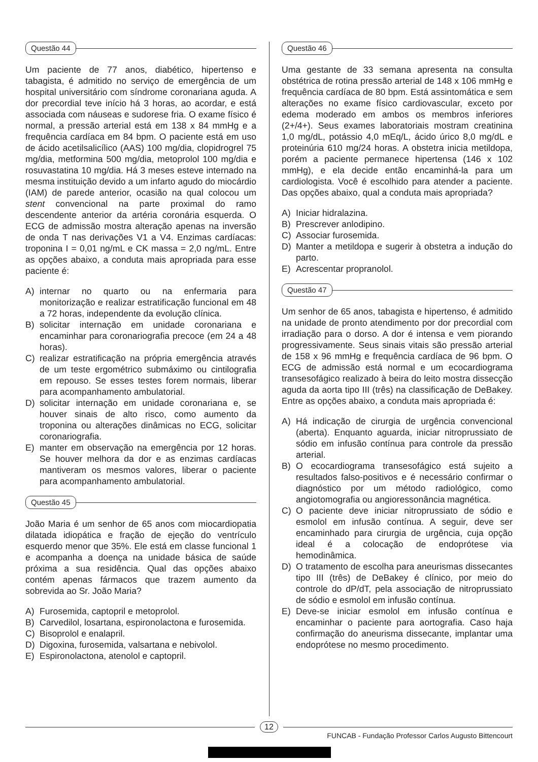Questão 44
Um paciente de 77 anos, diabético, hipertenso e tabagista, é admitido no serviço de emergência de um hospital universitário com síndrome coronariana aguda. A dor precordial teve início há 3 horas, ao acordar, e está associada com náuseas e sudorese fria. O exame físico é normal, a pressão arterial está em 138 x 84 mmHg e a frequência cardíaca em 84 bpm. O paciente está em uso de ácido acetilsalicílico (AAS) 100 mg/dia, clopidrogrel 75 mg/dia, metformina 500 mg/dia, metoprolol 100 mg/dia e rosuvastatina 10 mg/dia. Há 3 meses esteve internado na mesma instituição devido a um infarto agudo do miocárdio (IAM) de parede anterior, ocasião na qual colocou um stent convencional na parte proximal do ramo descendente anterior da artéria coronária esquerda. O ECG de admissão mostra alteração apenas na inversão de onda T nas derivações V1 a V4. Enzimas cardíacas: troponina I = 0,01 ng/mL e CK massa = 2,0 ng/mL. Entre as opções abaixo, a conduta mais apropriada para esse paciente é:
A) internar no quarto ou na enfermaria para monitorização e realizar estratificação funcional em 48 a 72 horas, independente da evolução clínica.
B) solicitar internação em unidade coronariana e encaminhar para coronariografia precoce (em 24 a 48 horas).
C) realizar estratificação na própria emergência através de um teste ergométrico submáximo ou cintilografia em repouso. Se esses testes forem normais, liberar para acompanhamento ambulatorial.
D) solicitar internação em unidade coronariana e, se houver sinais de alto risco, como aumento da troponina ou alterações dinâmicas no ECG, solicitar coronariografia.
E) manter em observação na emergência por 12 horas. Se houver melhora da dor e as enzimas cardíacas mantiveram os mesmos valores, liberar o paciente para acompanhamento ambulatorial.
Questão 45
João Maria é um senhor de 65 anos com miocardiopatia dilatada idiopática e fração de ejeção do ventrículo esquerdo menor que 35%. Ele está em classe funcional 1 e acompanha a doença na unidade básica de saúde próxima a sua residência. Qual das opções abaixo contém apenas fármacos que trazem aumento da sobrevida ao Sr. João Maria?
A) Furosemida, captopril e metoprolol.
B) Carvedilol, losartana, espironolactona e furosemida.
C) Bisoprolol e enalapril.
D) Digoxina, furosemida, valsartana e nebivolol.
E) Espironolactona, atenolol e captopril.
Questão 46
Uma gestante de 33 semana apresenta na consulta obstétrica de rotina pressão arterial de 148 x 106 mmHg e frequência cardíaca de 80 bpm. Está assintomática e sem alterações no exame físico cardiovascular, exceto por edema moderado em ambos os membros inferiores (2+/4+). Seus exames laboratoriais mostram creatinina 1,0 mg/dL, potássio 4,0 mEq/L, ácido úrico 8,0 mg/dL e proteinúria 610 mg/24 horas. A obstetra inicia metildopa, porém a paciente permanece hipertensa (146 x 102 mmHg), e ela decide então encaminhá-la para um cardiologista. Você é escolhido para atender a paciente. Das opções abaixo, qual a conduta mais apropriada?
A) Iniciar hidralazina.
B) Prescrever anlodipino.
C) Associar furosemida.
D) Manter a metildopa e sugerir à obstetra a indução do parto.
E) Acrescentar propranolol.
Questão 47
Um senhor de 65 anos, tabagista e hipertenso, é admitido na unidade de pronto atendimento por dor precordial com irradiação para o dorso. A dor é intensa e vem piorando progressivamente. Seus sinais vitais são pressão arterial de 158 x 96 mmHg e frequência cardíaca de 96 bpm. O ECG de admissão está normal e um ecocardiograma transesofágico realizado à beira do leito mostra dissecção aguda da aorta tipo III (três) na classificação de DeBakey. Entre as opções abaixo, a conduta mais apropriada é:
A) Há indicação de cirurgia de urgência convencional (aberta). Enquanto aguarda, iniciar nitroprussiato de sódio em infusão contínua para controle da pressão arterial.
B) O ecocardiograma transesofágico está sujeito a resultados falso-positivos e é necessário confirmar o diagnóstico por um método radiológico, como angiotomografia ou angioressonância magnética.
C) O paciente deve iniciar nitroprussiato de sódio e esmolol em infusão contínua. A seguir, deve ser encaminhado para cirurgia de urgência, cuja opção ideal é a colocação de endoprótese via hemodinâmica.
D) O tratamento de escolha para aneurismas dissecantes tipo III (três) de DeBakey é clínico, por meio do controle do dP/dT, pela associação de nitroprussiato de sódio e esmolol em infusão contínua.
E) Deve-se iniciar esmolol em infusão contínua e encaminhar o paciente para aortografia. Caso haja confirmação do aneurisma dissecante, implantar uma endoprótese no mesmo procedimento.
12
FUNCAB - Fundação Professor Carlos Augusto Bittencourt